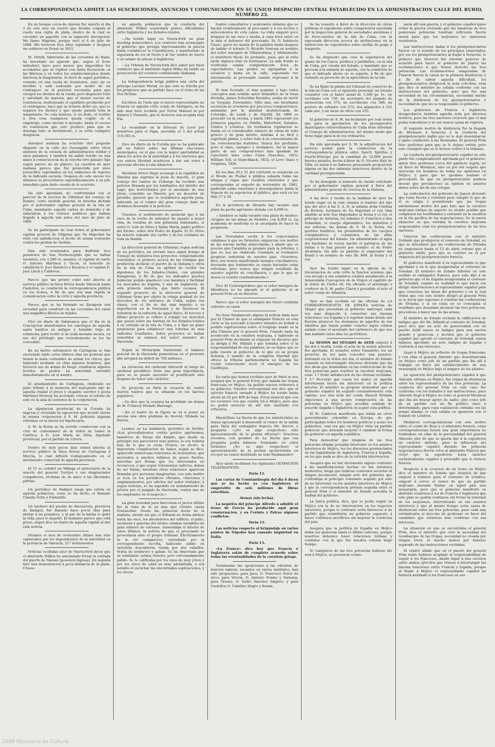LA CORRESPONDENCIA ADMITE LAS SUSCRICIONES, ANUNCIOS Y COMUNICADOS EN SU UNICO DESPACHO CENTRAL ESTABLECIDO EN LA ADMINISTRACION CALLE DEL RUBIO, NUMERO 23.
En un bosque cerca de Amiens fué muerto el dia 2 de este mes un cuervo que llevaba colgada al cuello una cajita de plata, dentro de la cual se encontró un papelito con la siguiente inscripcion: Me llamo Wagram, porque nací el 6 de julio de 1809. Me tuvieron tres años enjaulado y despues me soltaron en Douai en 1812.
M. Dutuit, fabricante de las cercanías de Ruan, ha inventado un aparato que, segun el Echo industriel, hace poco menos que imposibles los accidentes que se repiten con tanta frecuencia en las fábricas y en todos los establecimientos donde funciona la maquinaria. Al decir de aquel periódico, consiste en una rueda de trasmision, cuyo eje es movible y está sostenido por medio de un contrapeso en la posicion necesaria para que encajen los dientes de la rueda; pero dispuesto todo y calculado de manera, que el menor esceso de resistencia, destruyendo el equilibrio producido por el contrapeso, hace que se levante dicho eje, que se separen los dientes y que quede parada toda la maquinaria. De esta manera, si un dedo, el vestido ú otra cosa cualquiera queda cogido en el engravaje, como sucede á menudo, basta el esceso de resistencia que esto produce para que se detenga todo el movimiento, y se evita cualquier desgracia.
Anteayer mañana ha ocurrido otro pequeño disgusto en la calle del Desengaño entre otros alumnos de la escuela de administracion militar y unos paisanos; y tambien ha salido herido en una mano á consecuencia de la reyerta otro paisano hijo segun parece de un platero. La cuestion de ayer mañana parece que fué promovida por unos jovencillos reprobados en los exámenes de ingreso de la indicada escuela. Despues de este suceso los alumnos se presentaron espontáneamente á su jefe inmediato para darle cuenta de lo ocurrido.
Ha sido aprobada, de conformidad con el parecer de la seccion de Ultramar del consejo de Estado, como medida general, la interina dictada por el gobernador capitan general de la isla de Cuba, mandando espedir cartas de domicilio y de naturaleza á los colonos asiáticos que habian llegado á aquella isla antes del mes de julio de 1860.
Se ha participado de real órden al gobernador capitan general de Filipinas que Su Majestad ha visto con satisfaccion el hecho de armas sostenido contra los piratas de Tasitán.
Han sido nombrados para disfrutar tres pensiones de San Hermenegildo que se hallan vacantes, con 1,500 rs. anuales, el capitan de navío D. Antonio Martinez y Tacon, el teniente de caballería D. José Quintero y Bucaros y el capitan D. José Lluch y Calderon.
Parece que tan pronto como esté abierta al servicio público la línea férrea desde Valencia hasta Castellon, se conducirá la correspondencia pública en los trenes, á fin de que sea mas rápida la comunicacion entre la córte y aquella provincia.
Parece que se ha formado en Zaragoza una sociedad para construir en las cercanías del canal una magnífica fábrica de tejidos.
Dice un diario de Salamanca que el dia de la Concepcion abandonaron los canónigos de aquella santa basílica su antiguo y humilde traje de estameña, para vestir el de seda morada oscura, en uso del privilegio que recientemente se les ha concedido.
En un barrio estramuros de Cartagena se han encruzado tanto estos últimos dias las pedreas que tienen la mala costumbre de armar los chicos, que habiendo mediado en ellas algunos hombres, que hicieron uso de armas de fuego, resultaron algunos heridos de piedra. La autoridad entendió inmediatamente en el asunto.
El ayuntamiento de Cartagena, rindiendo un justo tributo á la memoria del malogrado hijo de aquella ciudad el jóven y elegante escritor y poeta Martinez Monroy, ha acordado colocar el retrato de este en la sala de sesiones de la corporacion.
La diputacion provincial de la Coruña ha impreso y circulado la esposicion que acordó elevar la misma corporacion á S. M. pidiendo algunas reformas en la nueva ley hipotecaria.
S. M. la Reina se ha servido condecorar con la cruz de comendador de la órden de Isabel la Católica, á D. José María de Silva, diputado provincial, por el partido de Utrera.
Dentro de muy pocos dias estará abierta al servicio público la línea férrea de Cartagena á Murcia, lo cual influirá ventajosamente en el movimiento comercial de aquella provincia.
El 11 se celebró en Málaga el aniversario de la muerte del general Torrijos y sus desgraciados compañeros, víctimas de su amor á las libertades pátrias.
Un periódico de Badajoz niega que exista en aquella poblacion, como se ha dicho, el llamado Claudio Feliu y Fontanills.
Un barbero del pueblo de Barcarrota, provincia de Badajoz, fué llamado hace pocos dias para afeitar á un posadero, y al par de la barba le quitó la vida, pues lo degolló. El matador parece que está preso, segun dice un diario de aquella capital al dar esta noticia.
Durante el mes de noviembre último han sido capturados por los dependientes de la autoridad en la provincia de Valencia, 217 delincuentes.
Noticias recibidas ayer de Nueva-York dicen que el almirante Wilkes ha amenazado forzar la entrada del puerto de Nassau (posesion inglesa). En seguida hizo una demostracion á poca distancia de la plaza. Créese
en aquella poblacion que la conducta del almirante Wilkes ocasionará graves dificultades entre Inglaterra y los Estados-Unidos.
—Ha tenido lugar en Nueva-York un gran meeting democrático. Los oradores han aconsejado al gobierno que prosiga vigorosamente la guerra hasta restablecer la Constitucion, y manifestado la esperanza de ver al Norte y al Sur unidos de nuevo y en estado de atacar á Inglaterra.
—La Tribuna de Nueva-York dice saber por buen conducto que el almirante inglés Milne ha salido en persecucion del corsario confederado Alabama.
La Independencia belga publica una carta del príncipe Luciano Murat, en que este se felicita por los progresos que su partido hace en el reino de las Dos Sicilias.
Escriben de Turin que el nuevo representante de Francia en aquella córte conde de Sartigues, no ha sido muy bien recibido por Víctor Manuel ni por Ratazzi y Durando, que le hicieron una acogida muy fria.
Lo recaudado en la diócesis de Leon por donativos para el Papa, ascendia el 3 del actual 119,193 rs.
Dice un diario de la Coruña que se ha publicado allí un folleto sobre las últimas elecciones municipales, en el que con la mayor parcialidad se ataca los actos de la autoridad y á los electores que con entera libertad acudieron á dar sus votos á personas afectas á esta situacion.
Mientras Victor Hugo aconseja á la república de Ginebra que suprima la pena de muerte, el gran consejo del canton de Friburgo ha recibido una peticion firmada por los habitantes del distrito del Lago, que horrorizados por el asesinato de una jóven, cometido en Oberrie por un desertor de presidio, quieren que se restablezca aquella pena, habiendo ya el relator del gran consejo dado un dictámen favorable á la peticion.
Tenemos el sentimiento de anunciar que á las once de la noche de anteayer ha pasado á mejor vida, de resultas de una pulmonía fulminante, el señor D. Luis de Orive y Santa María, padre político del Excmo. señor don Pedro de Egaña. El Sr. Orive ha muerto rodeado del cariño y de los cuidados de toda su familia.
La direccion general de Ultramar, segun noticias de un periódico, ha elevado hace algun tiempo al Consejo de ministros tres proyectos completamente concluidos: el primero acerca de las ventajas que produciría declarar el puerto de la Habana y otros de la isla de Cuba en aptitud de recibir los algodones de los Estados-Unidos, con grandes franquicias, á fin de que los indicados puertos hubieran podido abastecer con baratura y facilidad los mercados de España, y aun de Inglaterra, de esta primera materia, que tanto escasea. El segundo proyecto de la direccion general de Ultramar tiene por objeto la rebaja gradual de los derechos de los azúcares de Cuba, segun sus clases, con el fin de dar mas impulso á su importacion en la Península y de favorecer la industria de la refinería de aquel dulce. El tercero y último proyecto se refiere á rebajar los derechos que pesan sobre las harinas de los Estados-Unidos á su entrada en la isla de Cuba, y á fijar un plazo prudencial para establecer una reforma de mas radicales resultados. Estos proyectos se hallan sometidos al exámen del señor ministro de Hacienda.
Segun la Monarquia Nazzionale el balance general de la Hacienda piamontesa en el presente año arrojará un déficit de 700 millones.
La elevacion del cardenal Antonelli al rango de cardenal presbítero tiene una gran importancia, pues no se puede ascender al pontificado sino despues de tener este carácter.
Se proyecta en Paris la creacion de cuatro nuevos teatros que se situarán en los barrios populares.
—Se dice que la censura ha prohibido un drama de M. D'Emery titulado Marengo.
—En el teatro de la Opera se va á poner en escena una obra póstuma de Herold, titulada La ilusion.
Leemos en La Andalucía, periódico de Sevilla: «Los procedimientos contra peritos agrónomos, tasadores de fincas del Estado, que desde su principio nos parecieron muy graves, lo son todavía mas de lo que se creia. Ocurre, en efecto, la imprevista complicacion de haber, segun se dice, aparecido numerosas relaciones de honorarios, que ascienden á muchos millares de pesos fuertes, suscritas por firmas que los interesados no reconocen, y que segun vehementes indicios, deben de ser falsas, mientras otras relaciones aparecen firmadas por personas imaginarias: con este motivo se leen en los periódicos oficiales, citaciones y emplazamientos, por edictos del señor visitador; y segun noticias, se ha espedido un mandamiento de prision por el juzgado de Hacienda, contra uno de los empleados en el negocio.»
La gran novedad para Barcelona el jueves último fué la vista de la ya mas que célebre causa Fontanellas. Desde las primeras horas de la mañana, siendo así que el tribunal no debia abrirse hasta las once, los alrededores del edificio, el patio, escaleras y galerías del mismo estaban invadidos de gran número de curiosos. Aumentaba el interés de estos últimos, la noticia de que el procesado se presentaria ante el propio tribunal. Efectivamente se le vió comparecer, custodiado por la correspondiente escolta, habiendo salido en carretela descubierta, tirada por dos caballos. Vestia de sombrero y gaban. Se ha observado que su semblante estaba risueño, pero estremadamente pálido. Se le calificaba por los unos de muy jóven y por los otros de edad ya mas adelantada, y era notable el escuchar las encontradas esplicaciones, y los encon-
trados comentarios y acalorados debates que se hacian relativamente al procesado y á los hechos y antecedentes de esta causa. La vista empezó poco despues de las once y media, á cuya hora entró en la sala el defensor del procesado, Sr. D. Indalecio Casso, quien no usaria de la palabra hasta despues de hablar el letrado D. Ricardo Ventosa en nombre del señor marqués de Villamediana, y últimamente el ministerio fiscal. Es probable, pues, que la vista tarde algunos dias en terminarse. La sala donde se verificaba estaba completamente llena de espectadores. Las gentes se agrupaban á la escalera y hasta en la calle, esperando ver nuevamente al procesado cuando regresase á la prision.
El mas fecundo, el mas popular, y bajo todos conceptos mas notable autor dramático de la Gran Bretaña, James Scheridan Knowles, acaba de morir en Torquay, Devonshire. Niño aun, sus facultades escénicas se revelaron por precoces composiciones, animadas por la amistad desinteresada de Coleridje, de Lamb y de Hazzlit. En 1806 se presentó en la escena, y hasta 1845 representó los primeros papeles en Dublin, Waterford, Estados-Unidos y Lóndres. Su verdadera reputacion se funda en el considerable número de obras de todo género y de gran mérito, debidas á su fácil y espiritual pluma, y sobre todo á su conocimiento de las conveniencias teatrales. Nunca fué profundo, pero sí claro, enérgico y verdadero. Así la mayor parte de sus composiciones han quedado de repertorio tales como Cains Graechus, 1815; William Tell, el Humchback, 1832; el Love chase y Virginius, 1820.
En los dias 30 y 31 del corriente se venderán en el Monte de Piedad á pública subasta todas las alhajas y ropas que resulten existentes y que correspondan al empeño de noviembre de 1861, pudiendo estas renovarse y desempeñarse hasta la víspera de su esposicion al público, que será en los dias 27 y 29.
En la provincia de Alicante hay vacante una plaza de perito agrónomo dotada con 6,000 rs.
—Tambien se halla vacante una plaza de médico-cirujano de las minas de Riotinto, con 6,000 rs. La academia de medicina es la encargada de hacer la propuesta.
Las Novedades escita á los comerciantes catalanes á que no formulen exigencias con motivo de las nuevas tarifas arancelarias, y añade que es preciso que Cataluña se prepare para la reforma, y que no sea un obstáculo constante al verdadero progreso industrial de nuestro pais. «Nosotros, dice, nos hemos manifestado siempre conciliadores, deseando que lentamente se vayan haciendo estas reformas; pero vemos que ningun resultado da nuestro espíritu de conciliacion, y que lo que se desea es resistir constantemente.»
Dice El Contemporáneo que el señor marqués de Miraflores no ha atacado ni al gobierno ni al general Prim en su discurso.
Parece que el señor marqués del Duero continúa enfermo en cama.
No tiene fundamento alguno la noticia dada ayer por El Clamor de que el embajador francés en esta córte se ha acercado á nuestro ministro de Estado á pedirle esplicaciones sobre el lenguaje usado en la alta Cámara por el general Prim. Cuando nada ha acontecido en la cuestion mejicana, y habiendo el general Prim declarado al empezar su discurso que se dirigia á Mr. Billault y que tomaba sobre sí la responsabilidad de sus palabras, no es lógico que se pida cuenta al gobierno de lo que en su propia defensa, y usando de la completa libertad que ofrece la tribuna parlamentaria en España ha creido conveniente decir el marqués de los Castillejos.
En carta que hemos recibido ayer de Paris se nos asegura que el general Forey, que manda las tropas francesas en Méjico, ha pedido nuevos refuerzos á su gobierno. Nuestro corresponsal nos dice que el ejército francés enviado á Méjico ha tenido hasta ahora un 35 por 400 de baja. Forey anuncia que con los recursos con que cuenta irá á Méjico, pero que no podrá moverse de allí sino auxiliado con refuerzos.
Maravíllase La Iberia de que los ministeriales se hayan apresurado á desmentir el rumor de la salida para Paris del embajador francés Mr. Barrot, y pregunta: «¿No es algo sospechoso este apresuramiento de la prensa oficiosa?» Nosotros creemos, con permiso de La Iberia que esa pregunta podia haberse formulado en estos términos: ¿No es algo sospechoso el apresuramiento de la prensa oposicionista en recojer un rumor destituido de todo fundamento?
Ayer tarde recibimos los siguientes DESPACHOS TELEGRAFICOS:
Paris 13.
Las cartas de Constantinopla del dia 6 dicen que se ha hecho ya con Inglaterra el empréstito de seis millones de libras esterlinas.
Atenas (sin fecha).
La negativa del príncipe Alfredo á admitir el trono de Grecia ha producido aquí gran consternacion, y en Corinto y Patras algunos conflictos.
Turin 12.
Las noticias respecto al brigandaje en varios puntos de Nápoles han causado inquietud en Italia.
Paris 13.
«La France» dice hoy que Francia é Inglaterra están de completo acuerdo sobre todas las eventualidades de la cuestion griega.
Terminadas las oposiciones á las cátedras de historia natural, vacantes en varios institutos, han sido propuestos: para Jaen, D. Francisco Perez de Arce; para Vitoria, D. Antonio Pombo y Gamana; para Orense, D. Isidro Sanchez Salgués, y para Castellon D. Catalino Alegre y Renau.
Se ha resuelto á favor de la direccion de obras públicas el espediente sobre competencia suscitada por la inspeccion general de sociedades anónimas y de ferro-carriles de la isla de Cuba, con la espresada direccion acerca de atribuciones en la instruccion de espedientes sobre tarifas de peaje y trasporte.
Se ha dispuesto que cese la esplotacion del guano de los Cayos, Jardines y Jardinillos, en la isla de Cuba, por cuenta del Estado, y mandado que se proceda á la subasta de aquella, con la condicion de que el indicado abono no se esporte, á fin de que redunde en provecho de la agricultura de la isla.
Se ha fijado la planta del tribunal de comercio de la isla de Cuba con el siguiente personal: un letrado consultor con el haber anual de 1,500 ps. fs.; un escribano con 750; un secretario del juzgado de avenencias con 375; un escribiente con 360; un portero de estrados con 375; dos alguaciles á 225 cada uno, y un mozo de oficio con 225.
El gobierno de S. M. ha declarado por real órden que para la aprobacion de los presupuestos municipales estraordinarios de Cuba debe informar el Consejo de administracion, del mismo modo que tiene lugar para la de los ordinarios.
Ha sido aprobada por S. M. la adjudicacion del servicio postal para la conduccion de la correspondencia pública entre Sancti Spiritus y Puerto-Príncipe por la cantidad de 22,000 pesos fuertes anuales, hecha á favor de D. Vicente Ruiz de Villa, en razon á no haberse presentado proposicion alguna en las dos subastas anteriores dentro de la cantidad presupuestada.
Se ha denegado el aumento de sueldo solicitado por el gobernador capitan general á favor del administrador general de correos de la Habana.
A las doce y media de la mañana de ayer ha tenido lugar en la real cámara el bautizo del hijo que dió ayer á luz S. A. R. la infanta doña Cristina de Borbon, hermana de Su Majestad el rey. Han asistido al acto Sus Majestades la Reina y el rey, el príncipe de Asturias, los infantes D. Francisco y don Sebastian, el cuerpo diplomático, los ministros y sus señoras, las damas de S. M. la Reina, los gentiles hombres, los presidentes de los cuerpos colegisladores y comisiones de las altas corporaciones del Estado. Ha administrado el agua del bautismo al recien nacido el patriarca de las Indias y le han puesto por nombre el de Pedro Alcántara: Ha sido su padrino el emperador del Brasil y en nombre de este SS. MM. la Reina y el rey.
Ayer ha tenido lugar en la iglesia de la Encarnacion de esta córte la funcion solemne que con arreglo á sus estatutos celebra anualmente á la Inmaculada Concepcion de la Vírgen el capítulo de la órden de Cárlos III. Ha oficiado el arzobispo y confesor de S. M. padre Claret y presidido el acto el señor conde de Altamira.
Ayer se han recibido en las oficinas de LA CORRESPONDENCIA DE ESPAÑA noticias de Tánger que presentan al gobierno marroquí cada vez mas dispuesto á conservar sus buenas relaciones con España y á reprimir hasta donde sus fuerzas alcancen los desmanes de aquellos de sus súbditos que hayan podido cometer algun crímen aislado como el asesinato del carbonero de que nos han hablado estos dias los periódicos.
La SESION del SENADO de AYER empezó á las dos y media. Leida el acta de la sesion anterior, fué aprobada. El senador, señor Camaleño, lee un proyecto de ley para conceder una pension. Entrando en la órden del dia, el ministro de Estado reanuda su interrumpido discurso diciendo que las dos ideas que dominaban en las conferencias de las tres potencias para resolver la cuestion mejicana, eran: 1.º Pedir satisfaccion de las ofensas recibidas. Y 2.º Procurar que cesen los males en aquella infortunada tierra sin intervenir en la política interior. El ministro se propone demostrar que el gobierno español ha seguido constantemente este camino. Lee una nota del conde Russell titulada objeciones á una accion comprensiva de las potencias en Méjico que acredita estaban de acuerdo España é Inglaterra en seguir esta política.
El Sr. Calderon manifiesta que habia un error generalmente estendido en Europa, de que participaban todos los hombres políticos y acaso los gobiernos, cual era que en Méjico vivia un partido poderoso que deseaba mejorar ó cambiar la forma de gobierno en aquella república.
Para demostrar que ninguna de las tres potencias aliadas pensaba intervenir en los asuntos interiores de Méjico, lee los discursos pronunciados en las legislaturas de Inglaterra, Francia y España, en los que nada se dice de la referida intervencion.
Asegura que no hay documento alguno contrario á las manifestaciones hechas en tan solemnes momentos, niega que hubiese convenios secretos ni ningun documento, ningun acto del gobierno que contradiga el principio constante seguido por este de no intervenir en los asuntos interiores de Méjico y que la correspondencia privada seguida entre el general Prim y el ministro de Estado acredita la lealtad del gobierno.
La única política, dice, que se podia seguir en Méjico era la de no intervencion en los negocios interiores, porque lo contrario seria favorecer á un partido que constituiria un gobierno espuesto á hacer continuos sacrificios sin mejorar la condicion del pais.
Asegura que la política de España en Méjico debia ser generosa hasta el último estremo, porque nosotros debemos tener relaciones íntimas y cordiales con la que fué nuestra colonia largo tiempo.
Si cualquiera de las tres potencias hubiese ido sola á Méjico, su presencia ocasio-
naria allí una guerra, y el gobierno español quiso evitar la guerra creyendo que las banderas de tres poderosas potencias tendrian suficiente fuerza moral para que los mejicanos no opusiesen resistencia.
Las instrucciones dadas á los plenipotenciarios fueron en el sentido de los principios enunciados; por eso los plenipotenciarios al llegar á Veracruz, lo primero que hicieron fué intentar ponerse de acuerdo para hacer al gobierno de Juarez las reclamaciones á que tienen derecho las tres potencias. Las reclamaciones exageradas de Francia fueron la causa de la primera disidencia; y á fin de salvar aquella dificultad, los plenipotenciarios dirigieron la nota colectiva, nota que dice el ministro no estaba conforme con las instrucciones del gobierno, pero que fué una necesidad de las circunstancias, necesidad nacida de la disidencia de los plenipotenciarios y necesidad de que no es responsable el gobierno.
Los gobiernos de Francia é Inglaterra desaprobaron tambien aquella nota por diversos motivos, pero las tres naciones creyeron que el mal podia remediarse y no ser nunca causa de ruptura.
El segundo motivo de disidencia fué la llegada de Miramon á Veracruz y la conducta del plenipotenciario inglés que no le dejó desembarcar y quiso conducirlo á las Bermudas. El general Prim hizo gestiones para que se le dejase entrar, pero solo consiguió que se le hiciese volver á la Habana.
La conducta del plenipotenciario español en este punto fué completamente aprobada por el gobierno, quien hizo gestiones cerca del gabinete inglés, no en favor de Miramon, sino en pró del respeto que merecian los hombres de todas las opiniones en Méjico; y para que no quedase sentado el precedente de que un plenipotenciario pudiera desear que prevaleciese su opinion en asuntos dados sobre las de sus colegas.
La contestacion del gobierno de Juarez diciendo que tenia fuerza y voluntad para cumplir lo que de él se exigia y permitiendo que las tropas adelantasen dentro del pais hizo que la cuestion mejicana variase de aspecto no siendo posible que rompiesen las hostilidades y entrando ya la cuestion en la vía pacífica de las negociaciones. De la nueva situacion en que entraba la cuestion mejicana responsables eran los plenipotenciarios de las tres naciones.
Vinieron las conferencias con el ministro Doblado que produjeron el convenio de Soledad, en que se determinó que las conferencias de Orizaba no empezasen hasta el 15 de abril; retraso que el gobierno sintió, pero que se convino en él por exigencia del plenipotenciario francés.
El gobierno manifestó á su representante lo que aprobaba y en lo que desaprobaba el convenio de Soledad. El ministro de Estado informó en este sentido al embajador francés, pero este dijo á su gobierno que el de España desaprobaba el convenio de Soledad, cuando en realidad lo que hacia era dirigir observaciones al representante español para que conociese las ideas del gobierno y en la real órden que con este motivo dirigió al general Prim se le decia que esperase á celebrar las conferencias de Orizaba, y si en estas no se conseguia el resultado que deseaban alcanzar las tres potencias, procediese á hacer uso de las armas.
El ministro de Estado rechaza la calificacion de indigno que dió Mr. Billault al convenio de Soledad, pues dice que un acto de generosidad con un pueblo débil nunca es indigno para una nacion grande y generosa, y declara que el gobierno español que aprobó el convenio de Soledad, nunca hubiese aprobado un acto indigno de España ó contrario á sus intereses.
Llegó á Méjico un refuerzo de tropas francesas, y con ellas el general Almonte que desembarcaba en Méjico como jefe de un partido que iba allí á trabajar en favor del establecimiento de una monarquía en Méjico bajo el amparo de los aliados.
La oposicion del plenipotenciario español á que Almonte entrase en Méjico, fué orígen de disidencia entre los representantes de las tres potencias. La conducta del general Prim en este caso fué conforme con los tratados y sus instrucciones, pues Almonte llegó á Méjico no como el general Miramon que iba sin buscar apoyo de nadie; sino como jefe de un partido con un fin político claro y determinado, para cuya realizacion contaba con las armas aliadas, lo cual estaba en oposicion con el tratado de Lóndres.
Mediaron correspondencias con este motivo entre el conde de Reus y el almirante francés, estas correspondencias tienen una gran importancia no tratándose en ellas de la personalidad del general Almonte sino de que se queria dar á la espedicion un carácter distinto, pues la influencia del representante español durante las primeras negociaciones dieron celos al almirante francés que creyó que la espedicion tenia carácter esclusivamente español y pretendió que lo tuviese francés.
Respecto á la creacion de un trono en Méjico dice el ministro de Estado que después de que empezó á tratarse para el convenio de Lóndres, empezó á correr el rumor de que un partido mejicano deseaba fundar en aquel pais una monarquía, pero que el gobierno manifestó en distintas ocasiones á los de Francia é Inglaterra que este plan no podria realizarse sin forzar la voluntad de los mejicanos, interviniendo en sus asuntos interiores y que al mismo tiempo seria causa de disidencias entre las tres potencias, pues cada una reivindicaria el derecho de gestionar en favor del candidato que estuviese mas conforme con sus intereses.
La situacion en que se encontraba el general Prim, dice el ministro que creó la necesidad del reembarque de las tropas, necesidad no creada por ningun error, ni mucho menos por haberse separado de las instrucciones recibidas.
El orador añade que en el puesto del general Prim nadie hubiera aceptado la responsabilidad de seguir á los franceses, dando lugar á una escision entre ambos ejércitos que viniese á interrumpir las buenas relaciones entre Francia y España, porque al llegar á Méjico el representante español no hubiera auxiliado á los franceses en sus
2008 Ministerio de Cultura